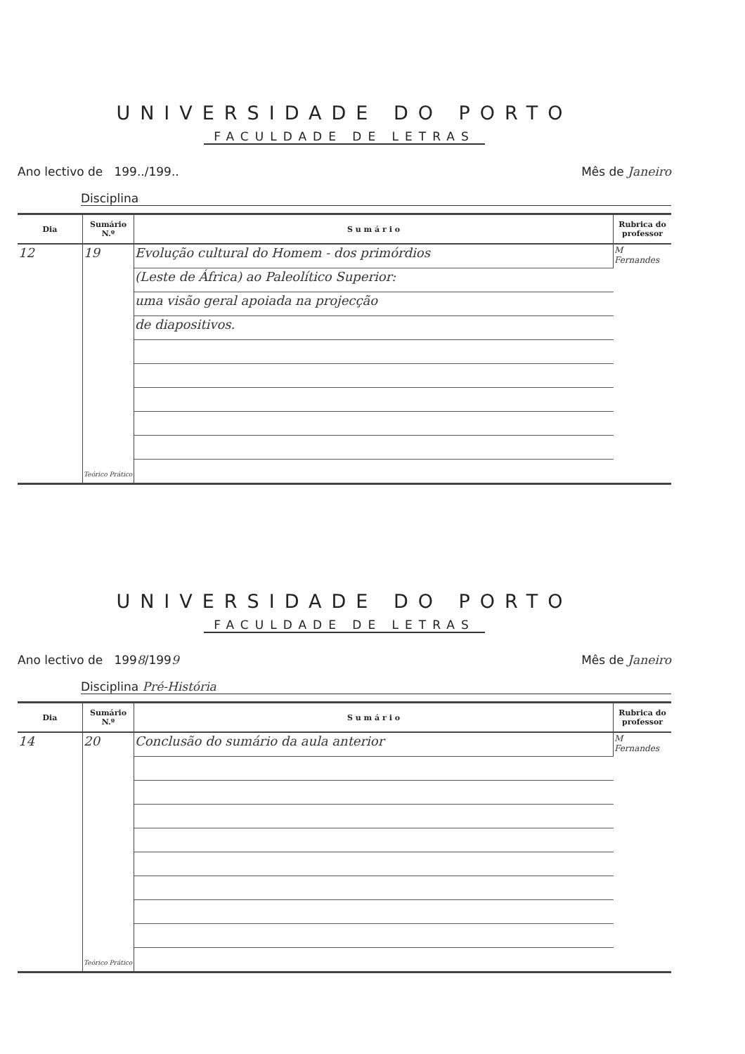UNIVERSIDADE DO PORTO
FACULDADE DE LETRAS
Ano lectivo de 199../199.. Mês de Janeiro
Disciplina
| Dia | Sumário N.º | S u m á r i o | Rubrica do professor |
| --- | --- | --- | --- |
| 12 | 19 Teórico Prático | Evolução cultural do Homem - dos primórdios | M Fernandes |
| | | (Leste de África) ao Paleolítico Superior: | |
| | | uma visão geral apoiada na projecção | |
| | | de diapositivos. | |
UNIVERSIDADE DO PORTO
FACULDADE DE LETRAS
Ano lectivo de 1998/1999 Mês de Janeiro
Disciplina Pré-História
| Dia | Sumário N.º | S u m á r i o | Rubrica do professor |
| --- | --- | --- | --- |
| 14 | 20 Teórico Prático | Conclusão do sumário da aula anterior | M Fernandes |